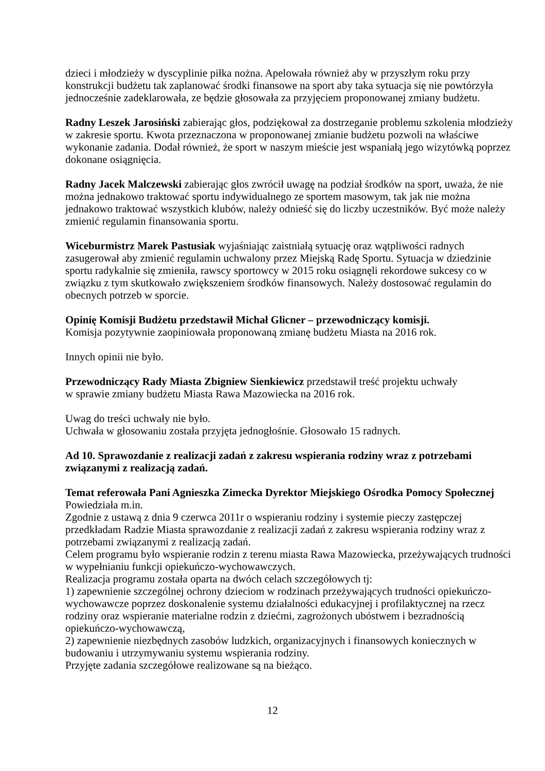dzieci i młodzieży w dyscyplinie piłka nożna. Apelowała również aby w przyszłym roku przy konstrukcji budżetu tak zaplanować środki finansowe na sport aby taka sytuacja się nie powtórzyła jednocześnie zadeklarowała, ze będzie głosowała za przyjęciem proponowanej zmiany budżetu.
Radny Leszek Jarosiński zabierając głos, podziękował za dostrzeganie problemu szkolenia młodzieży w zakresie sportu. Kwota przeznaczona w proponowanej zmianie budżetu pozwoli na właściwe wykonanie zadania. Dodał również, że sport w naszym mieście jest wspaniałą jego wizytówką poprzez dokonane osiągnięcia.
Radny Jacek Malczewski zabierając głos zwrócił uwagę na podział środków na sport, uważa, że nie można jednakowo traktować sportu indywidualnego ze sportem masowym, tak jak nie można jednakowo traktować wszystkich klubów, należy odnieść się do liczby uczestników. Być może należy zmienić regulamin finansowania sportu.
Wiceburmistrz Marek Pastusiak wyjaśniając zaistniałą sytuację oraz wątpliwości radnych zasugerował aby zmienić regulamin uchwalony przez Miejską Radę Sportu. Sytuacja w dziedzinie sportu radykalnie się zmieniła, rawscy sportowcy w 2015 roku osiągnęli rekordowe sukcesy co w związku z tym skutkowało zwiększeniem środków finansowych. Należy dostosować regulamin do obecnych potrzeb w sporcie.
Opinię Komisji Budżetu przedstawił Michał Glicner – przewodniczący komisji.
Komisja pozytywnie zaopiniowała proponowaną zmianę budżetu Miasta na 2016 rok.
Innych opinii nie było.
Przewodniczący Rady Miasta Zbigniew Sienkiewicz przedstawił treść projektu uchwały
w sprawie zmiany budżetu Miasta Rawa Mazowiecka na 2016 rok.
Uwag do treści uchwały nie było.
Uchwała w głosowaniu została przyjęta jednogłośnie. Głosowało 15 radnych.
Ad 10. Sprawozdanie z realizacji zadań z zakresu wspierania rodziny wraz z potrzebami związanymi z realizacją zadań.
Temat referowała Pani Agnieszka Zimecka Dyrektor Miejskiego Ośrodka Pomocy Społecznej
Powiedziała m.in.
Zgodnie z ustawą z dnia 9 czerwca 2011r o wspieraniu rodziny i systemie pieczy zastępczej przedkładam Radzie Miasta sprawozdanie z realizacji zadań z zakresu wspierania rodziny wraz z potrzebami związanymi z realizacją zadań.
Celem programu było wspieranie rodzin z terenu miasta Rawa Mazowiecka, przeżywających trudności w wypełnianiu funkcji opiekuńczo-wychowawczych.
Realizacja programu została oparta na dwóch celach szczegółowych tj:
1) zapewnienie szczególnej ochrony dzieciom w rodzinach przeżywających trudności opiekuńczo-wychowawcze poprzez doskonalenie systemu działalności edukacyjnej i profilaktycznej na rzecz rodziny oraz wspieranie materialne rodzin z dziećmi, zagrożonych ubóstwem i bezradnością opiekuńczo-wychowawczą,
2) zapewnienie niezbędnych zasobów ludzkich, organizacyjnych i finansowych koniecznych w budowaniu i utrzymywaniu systemu wspierania rodziny.
Przyjęte zadania szczegółowe realizowane są na bieżąco.
12